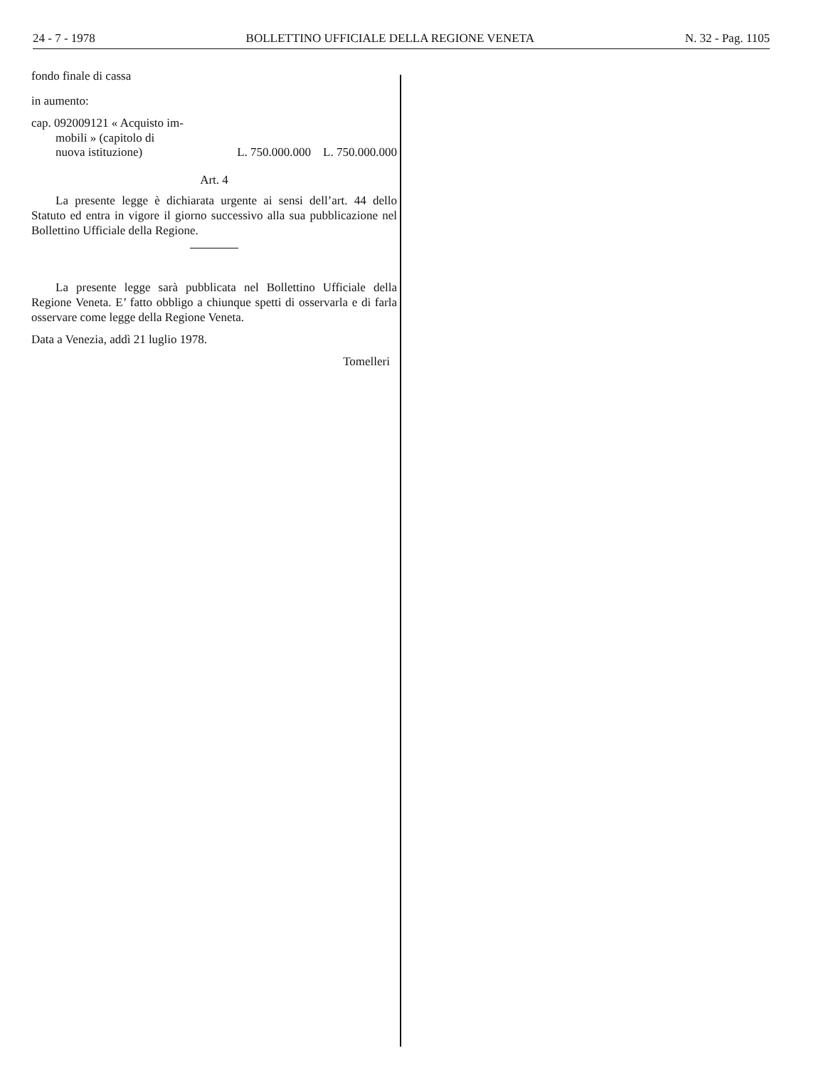24 - 7 - 1978 BOLLETTINO UFFICIALE DELLA REGIONE VENETA N. 32 - Pag. 1105
fondo finale di cassa
in aumento:
cap. 092009121 « Acquisto im-
mobili » (capitolo di
nuova istituzione) L. 750.000.000 L. 750.000.000
Art. 4
La presente legge è dichiarata urgente ai sensi dell’art. 44 dello Statuto ed entra in vigore il giorno successivo alla sua pubblicazione nel Bollettino Ufficiale della Regione.
La presente legge sarà pubblicata nel Bollettino Ufficiale della Regione Veneta. E’ fatto obbligo a chiunque spetti di osservarla e di farla osservare come legge della Regione Veneta.
Data a Venezia, addì 21 luglio 1978.
Tomelleri